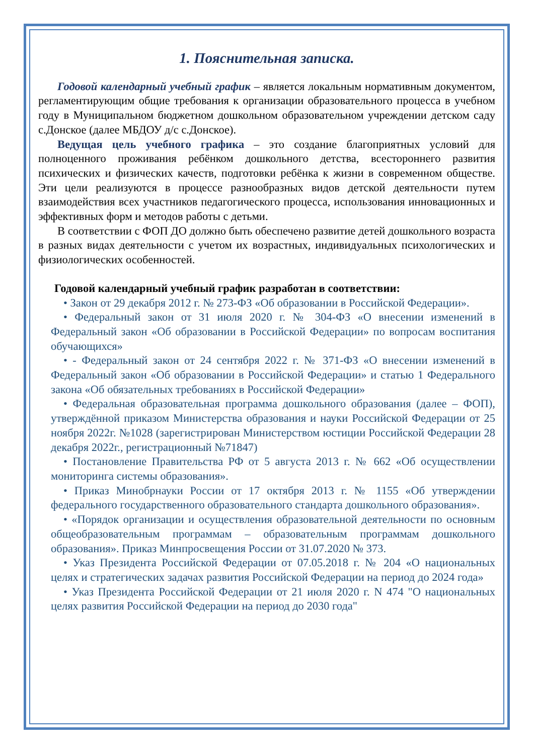1. Пояснительная записка.
Годовой календарный учебный график – является локальным нормативным документом, регламентирующим общие требования к организации образовательного процесса в учебном году в Муниципальном бюджетном дошкольном образовательном учреждении детском саду с.Донское (далее МБДОУ д/с с.Донское).
Ведущая цель учебного графика – это создание благоприятных условий для полноценного проживания ребёнком дошкольного детства, всестороннего развития психических и физических качеств, подготовки ребёнка к жизни в современном обществе. Эти цели реализуются в процессе разнообразных видов детской деятельности путем взаимодействия всех участников педагогического процесса, использования инновационных и эффективных форм и методов работы с детьми.
В соответствии с ФОП ДО должно быть обеспечено развитие детей дошкольного возраста в разных видах деятельности с учетом их возрастных, индивидуальных психологических и физиологических особенностей.
Годовой календарный учебный график разработан в соответствии:
• Закон от 29 декабря 2012 г. № 273-ФЗ «Об образовании в Российской Федерации».
• Федеральный закон от 31 июля 2020 г. № 304-ФЗ «О внесении изменений в Федеральный закон «Об образовании в Российской Федерации» по вопросам воспитания обучающихся»
• - Федеральный закон от 24 сентября 2022 г. № 371-ФЗ «О внесении изменений в Федеральный закон «Об образовании в Российской Федерации» и статью 1 Федерального закона «Об обязательных требованиях в Российской Федерации»
• Федеральная образовательная программа дошкольного образования (далее – ФОП), утверждённой приказом Министерства образования и науки Российской Федерации от 25 ноября 2022г. №1028 (зарегистрирован Министерством юстиции Российской Федерации 28 декабря 2022г., регистрационный №71847)
• Постановление Правительства РФ от 5 августа 2013 г. № 662 «Об осуществлении мониторинга системы образования».
• Приказ Минобрнауки России от 17 октября 2013 г. № 1155 «Об утверждении федерального государственного образовательного стандарта дошкольного образования».
• «Порядок организации и осуществления образовательной деятельности по основным общеобразовательным программам – образовательным программам дошкольного образования». Приказ Минпросвещения России от 31.07.2020 № 373.
• Указ Президента Российской Федерации от 07.05.2018 г. № 204 «О национальных целях и стратегических задачах развития Российской Федерации на период до 2024 года»
• Указ Президента Российской Федерации от 21 июля 2020 г. N 474 "О национальных целях развития Российской Федерации на период до 2030 года"